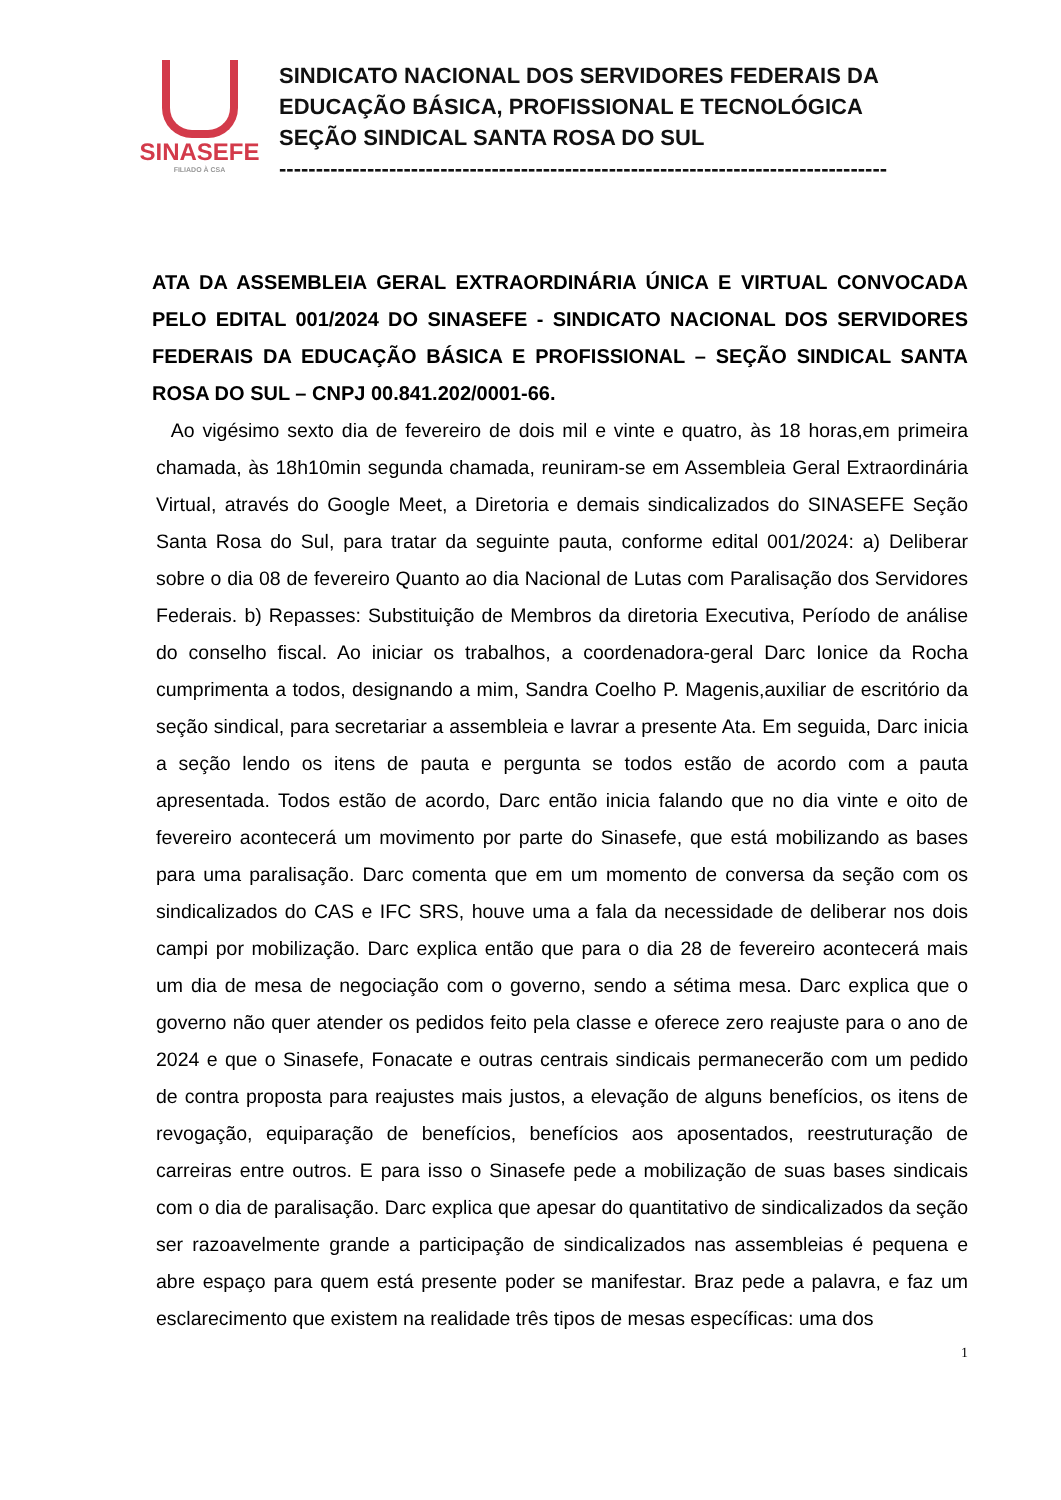SINASEFE
FILIADO À CSA
SINDICATO NACIONAL DOS SERVIDORES FEDERAIS DA
EDUCAÇÃO BÁSICA, PROFISSIONAL E TECNOLÓGICA
SEÇÃO SINDICAL SANTA ROSA DO SUL
-----------------------------------------------------------------------------------
ATA DA ASSEMBLEIA GERAL EXTRAORDINÁRIA ÚNICA E VIRTUAL CONVOCADA PELO EDITAL 001/2024 DO SINASEFE - SINDICATO NACIONAL DOS SERVIDORES FEDERAIS DA EDUCAÇÃO BÁSICA E PROFISSIONAL – SEÇÃO SINDICAL SANTA ROSA DO SUL – CNPJ 00.841.202/0001-66.
Ao vigésimo sexto dia de fevereiro de dois mil e vinte e quatro, às 18 horas,em primeira chamada, às 18h10min segunda chamada, reuniram-se em Assembleia Geral Extraordinária Virtual, através do Google Meet, a Diretoria e demais sindicalizados do SINASEFE Seção Santa Rosa do Sul, para tratar da seguinte pauta, conforme edital 001/2024: a) Deliberar sobre o dia 08 de fevereiro Quanto ao dia Nacional de Lutas com Paralisação dos Servidores Federais. b) Repasses: Substituição de Membros da diretoria Executiva, Período de análise do conselho fiscal. Ao iniciar os trabalhos, a coordenadora-geral Darc Ionice da Rocha cumprimenta a todos, designando a mim, Sandra Coelho P. Magenis,auxiliar de escritório da seção sindical, para secretariar a assembleia e lavrar a presente Ata. Em seguida, Darc inicia a seção lendo os itens de pauta e pergunta se todos estão de acordo com a pauta apresentada. Todos estão de acordo, Darc então inicia falando que no dia vinte e oito de fevereiro acontecerá um movimento por parte do Sinasefe, que está mobilizando as bases para uma paralisação. Darc comenta que em um momento de conversa da seção com os sindicalizados do CAS e IFC SRS, houve uma a fala da necessidade de deliberar nos dois campi por mobilização. Darc explica então que para o dia 28 de fevereiro acontecerá mais um dia de mesa de negociação com o governo, sendo a sétima mesa. Darc explica que o governo não quer atender os pedidos feito pela classe e oferece zero reajuste para o ano de 2024 e que o Sinasefe, Fonacate e outras centrais sindicais permanecerão com um pedido de contra proposta para reajustes mais justos, a elevação de alguns benefícios, os itens de revogação, equiparação de benefícios, benefícios aos aposentados, reestruturação de carreiras entre outros. E para isso o Sinasefe pede a mobilização de suas bases sindicais com o dia de paralisação. Darc explica que apesar do quantitativo de sindicalizados da seção ser razoavelmente grande a participação de sindicalizados nas assembleias é pequena e abre espaço para quem está presente poder se manifestar. Braz pede a palavra, e faz um esclarecimento que existem na realidade três tipos de mesas específicas: uma dos
1